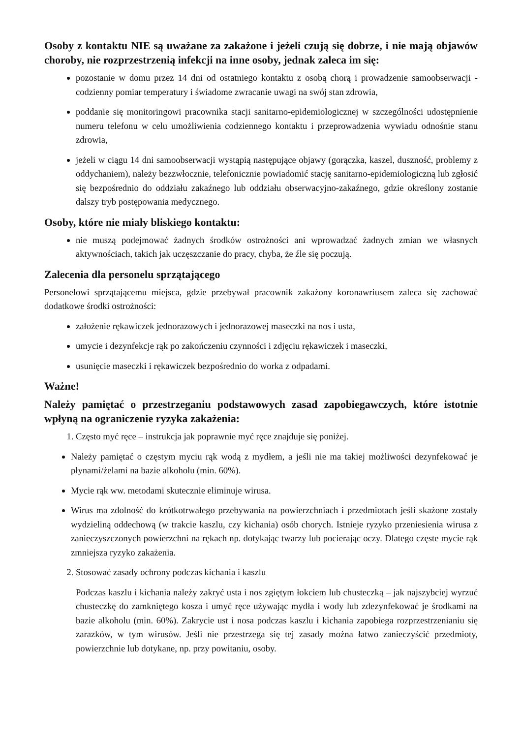Osoby z kontaktu NIE są uważane za zakażone i jeżeli czują się dobrze, i nie mają objawów choroby, nie rozprzestrzenią infekcji na inne osoby, jednak zaleca im się:
pozostanie w domu przez 14 dni od ostatniego kontaktu z osobą chorą i prowadzenie samoobserwacji - codzienny pomiar temperatury i świadome zwracanie uwagi na swój stan zdrowia,
poddanie się monitoringowi pracownika stacji sanitarno-epidemiologicznej w szczególności udostępnienie numeru telefonu w celu umożliwienia codziennego kontaktu i przeprowadzenia wywiadu odnośnie stanu zdrowia,
jeżeli w ciągu 14 dni samoobserwacji wystąpią następujące objawy (gorączka, kaszel, duszność, problemy z oddychaniem), należy bezzwłocznie, telefonicznie powiadomić stację sanitarno-epidemiologiczną lub zgłosić się bezpośrednio do oddziału zakaźnego lub oddziału obserwacyjno-zakaźnego, gdzie określony zostanie dalszy tryb postępowania medycznego.
Osoby, które nie miały bliskiego kontaktu:
nie muszą podejmować żadnych środków ostrożności ani wprowadzać żadnych zmian we własnych aktywnościach, takich jak uczęszczanie do pracy, chyba, że źle się poczują.
Zalecenia dla personelu sprzątającego
Personelowi sprzątającemu miejsca, gdzie przebywał pracownik zakażony koronawriusem zaleca się zachować dodatkowe środki ostrożności:
założenie rękawiczek jednorazowych i jednorazowej maseczki na nos i usta,
umycie i dezynfekcje rąk po zakończeniu czynności i zdjęciu rękawiczek i maseczki,
usunięcie maseczki i rękawiczek bezpośrednio do worka z odpadami.
Ważne!
Należy pamiętać o przestrzeganiu podstawowych zasad zapobiegawczych, które istotnie wpłyną na ograniczenie ryzyka zakażenia:
1. Często myć ręce – instrukcja jak poprawnie myć ręce znajduje się poniżej.
Należy pamiętać o częstym myciu rąk wodą z mydłem, a jeśli nie ma takiej możliwości dezynfekować je płynami/żelami na bazie alkoholu (min. 60%).
Mycie rąk ww. metodami skutecznie eliminuje wirusa.
Wirus ma zdolność do krótkotrwałego przebywania na powierzchniach i przedmiotach jeśli skażone zostały wydzieliną oddechową (w trakcie kaszlu, czy kichania) osób chorych. Istnieje ryzyko przeniesienia wirusa z zanieczyszczonych powierzchni na rękach np. dotykając twarzy lub pocierając oczy. Dlatego częste mycie rąk zmniejsza ryzyko zakażenia.
2. Stosować zasady ochrony podczas kichania i kaszlu
Podczas kaszlu i kichania należy zakryć usta i nos zgiętym łokciem lub chusteczką – jak najszybciej wyrzuć chusteczkę do zamkniętego kosza i umyć ręce używając mydła i wody lub zdezynfekować je środkami na bazie alkoholu (min. 60%). Zakrycie ust i nosa podczas kaszlu i kichania zapobiega rozprzestrzenianiu się zarazków, w tym wirusów. Jeśli nie przestrzega się tej zasady można łatwo zanieczyścić przedmioty, powierzchnie lub dotykane, np. przy powitaniu, osoby.